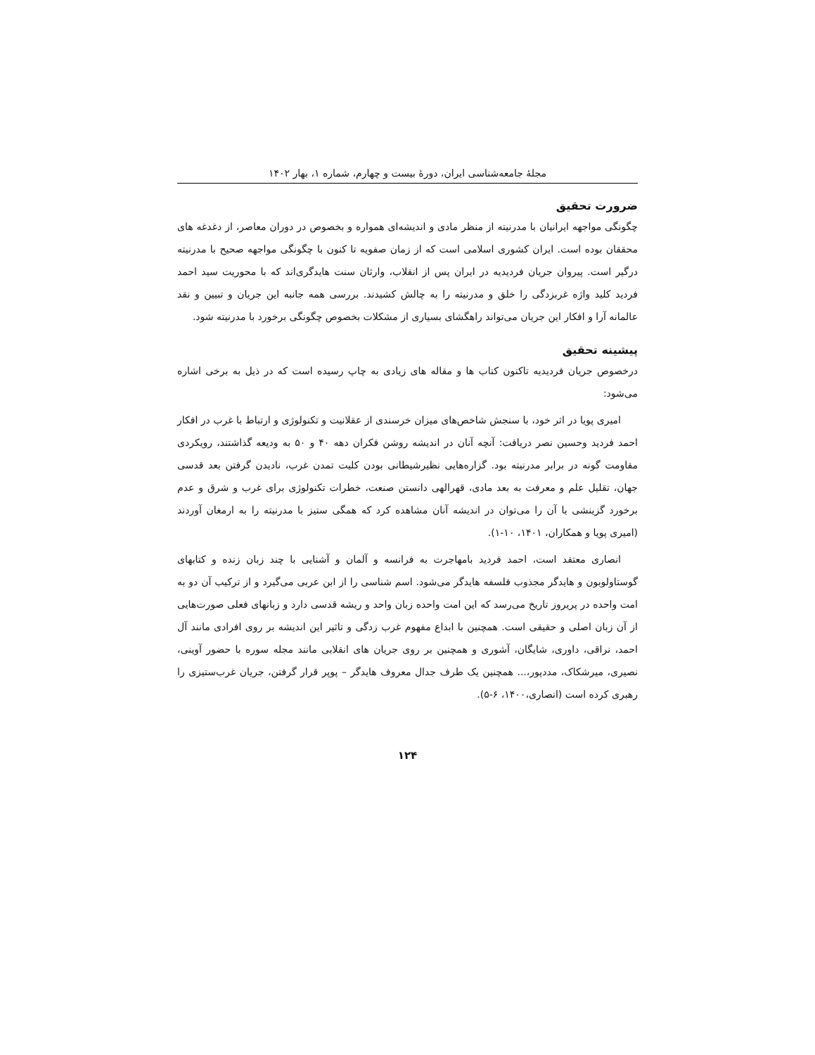مجلهٔ جامعه‌شناسی ایران، دورهٔ بیست و چهارم، شماره ۱، بهار ۱۴۰۲
ضرورت تحقیق
چگونگی مواجهه ایرانیان با مدرنیته از منظر مادی و اندیشه‌ای همواره و بخصوص در دوران معاصر، از دغدغه های محققان بوده است. ایران کشوری اسلامی است که از زمان صفویه تا کنون با چگونگی مواجهه صحیح با مدرنیته درگیر است. پیروان جریان فردیدیه در ایران پس از انقلاب، وارثان سنت هایدگری‌اند که با محوریت سید احمد فردید کلید واژه غربزدگی را خلق و مدرنیته را به چالش کشیدند. بررسی همه جانبه این جریان و تبیین و نقد عالمانه آرا و افکار این جریان می‌تواند راهگشای بسیاری از مشکلات بخصوص چگونگی برخورد با مدرنیته شود.
پیشینه تحقیق
درخصوص جریان فردیدیه تاکنون کتاب ها و مقاله های زیادی به چاپ رسیده است که در ذیل به برخی اشاره می‌شود:
امیری پویا در اثر خود، با سنجش شاخص‌های میزان خرسندی از عقلانیت و تکنولوژی و ارتباط با غرب در افکار احمد فردید وحسین نصر دریافت: آنچه آنان در اندیشه روشن فکران دهه ۴۰ و ۵۰ به ودیعه گذاشتند، رویکردی مقاومت گونه در برابر مدرنیته بود. گزاره‌هایی نظیرشیطانی بودن کلیت تمدن غرب، نادیدن گرفتن بعد قدسی جهان، تقلیل علم و معرفت به بعد مادی، قهرالهی دانستن صنعت، خطرات تکنولوژی برای غرب و شرق و عدم برخورد گزینشی با آن را می‌توان در اندیشه آنان مشاهده کرد که همگی ستیز با مدرنیته را به ارمغان آوردند (امیری پویا و همکاران، ۱۴۰۱، ۱۰-۱).
انصاری معتقد است، احمد فردید بامهاجرت به فرانسه و آلمان و آشنایی با چند زبان زنده و کتابهای گوستاولوبون و هایدگر مجذوب فلسفه هایدگر می‌شود. اسم شناسی را از ابن عربی می‌گیرد و از ترکیب آن دو به امت واحده در پریروز تاریخ می‌رسد که این امت واحده زبان واحد و ریشه قدسی دارد و زبانهای فعلی صورت‌هایی از آن زبان اصلی و حقیقی است. همچنین با ابداع مفهوم غرب زدگی و تاثیر این اندیشه بر روی افرادی مانند آل احمد، نراقی، داوری، شایگان، آشوری و همچنین بر روی جریان های انقلابی مانند مجله سوره با حضور آوینی، نصیری، میرشکاک، مددپور،... همچنین یک طرف جدال معروف هایدگر – پوپر قرار گرفتن، جریان غرب‌ستیزی را رهبری کرده است (انصاری،۱۴۰۰، ۶-۵).
۱۲۴